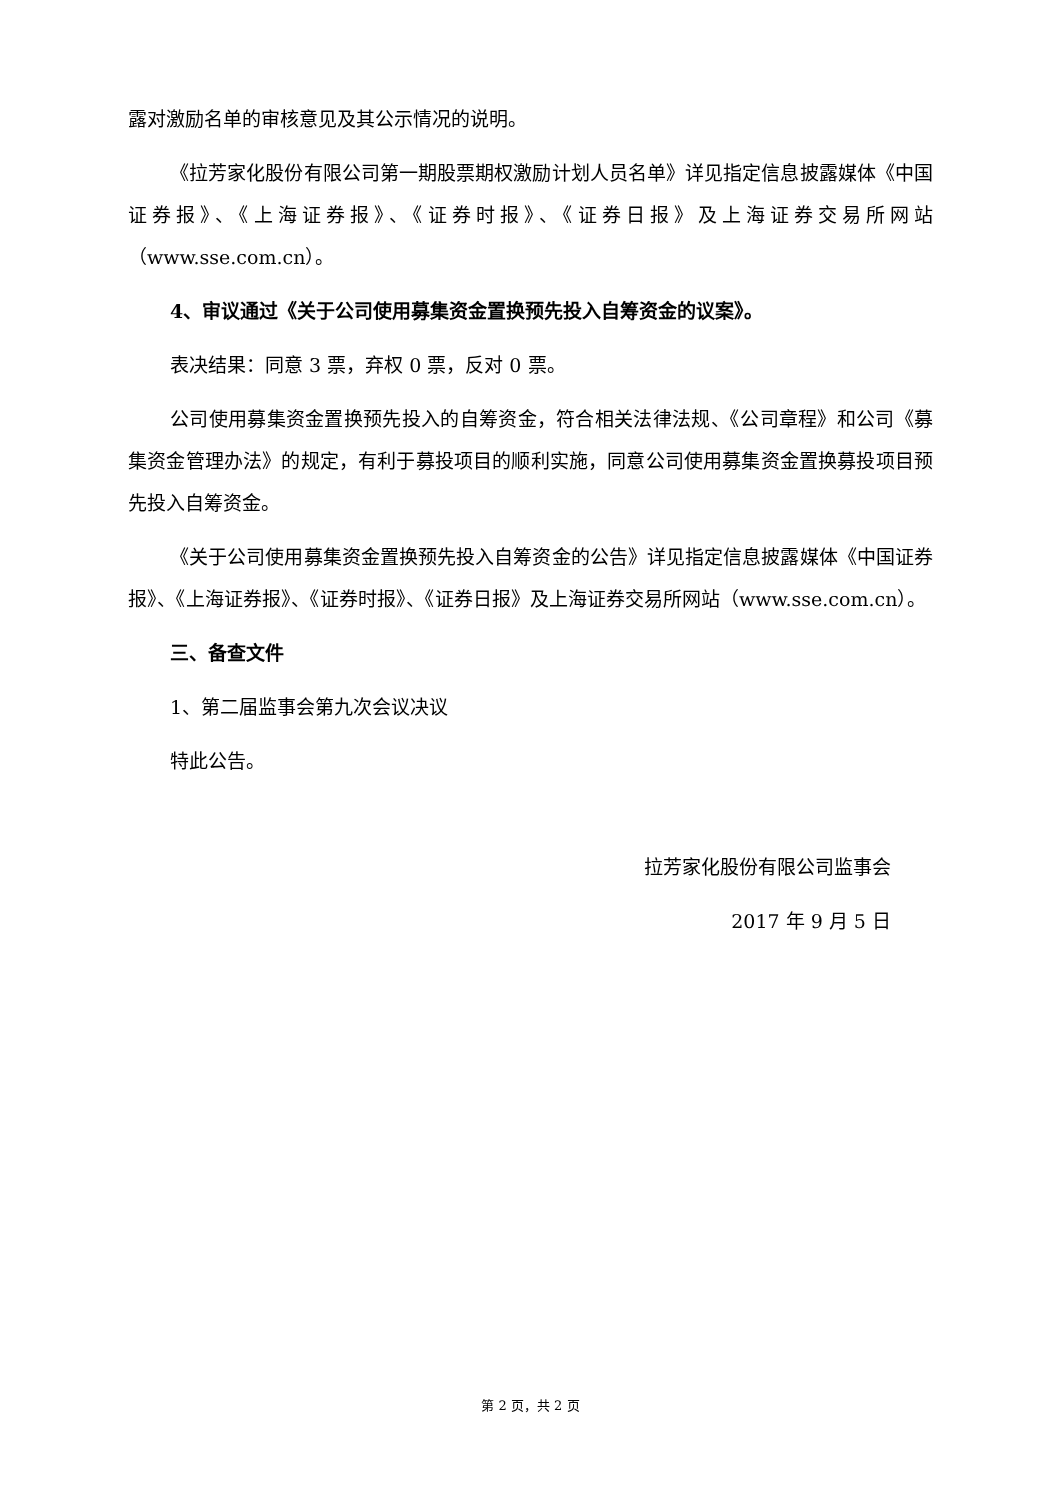露对激励名单的审核意见及其公示情况的说明。
《拉芳家化股份有限公司第一期股票期权激励计划人员名单》详见指定信息披露媒体《中国证券报》、《上海证券报》、《证券时报》、《证券日报》及上海证券交易所网站（www.sse.com.cn）。
4、审议通过《关于公司使用募集资金置换预先投入自筹资金的议案》。
表决结果：同意 3 票，弃权 0 票，反对 0 票。
公司使用募集资金置换预先投入的自筹资金，符合相关法律法规、《公司章程》和公司《募集资金管理办法》的规定，有利于募投项目的顺利实施，同意公司使用募集资金置换募投项目预先投入自筹资金。
《关于公司使用募集资金置换预先投入自筹资金的公告》详见指定信息披露媒体《中国证券报》、《上海证券报》、《证券时报》、《证券日报》及上海证券交易所网站（www.sse.com.cn）。
三、备查文件
1、第二届监事会第九次会议决议
特此公告。
拉芳家化股份有限公司监事会
2017 年 9 月 5 日
第 2 页，共 2 页